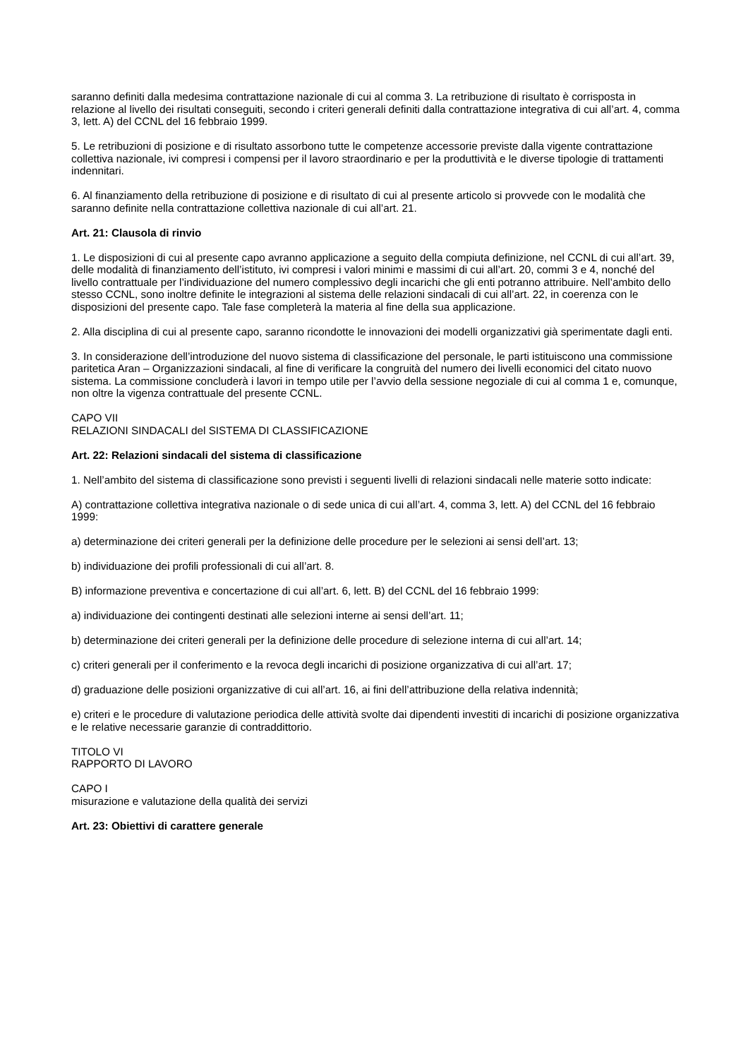saranno definiti dalla medesima contrattazione nazionale di cui al comma 3. La retribuzione di risultato è corrisposta in relazione al livello dei risultati conseguiti, secondo i criteri generali definiti dalla contrattazione integrativa di cui all’art. 4, comma 3, lett. A) del CCNL del 16 febbraio 1999.
5. Le retribuzioni di posizione e di risultato assorbono tutte le competenze accessorie previste dalla vigente contrattazione collettiva nazionale, ivi compresi i compensi per il lavoro straordinario e per la produttività e le diverse tipologie di trattamenti indennitari.
6. Al finanziamento della retribuzione di posizione e di risultato di cui al presente articolo si provvede con le modalità che saranno definite nella contrattazione collettiva nazionale di cui all’art. 21.
Art. 21: Clausola di rinvio
1. Le disposizioni di cui al presente capo avranno applicazione a seguito della compiuta definizione, nel CCNL di cui all’art. 39, delle modalità di finanziamento dell’istituto, ivi compresi i valori minimi e massimi di cui all’art. 20, commi 3 e 4, nonché del livello contrattuale per l’individuazione del numero complessivo degli incarichi che gli enti potranno attribuire. Nell’ambito dello stesso CCNL, sono inoltre definite le integrazioni al sistema delle relazioni sindacali di cui all’art. 22, in coerenza con le disposizioni del presente capo. Tale fase completerà la materia al fine della sua applicazione.
2. Alla disciplina di cui al presente capo, saranno ricondotte le innovazioni dei modelli organizzativi già sperimentate dagli enti.
3. In considerazione dell’introduzione del nuovo sistema di classificazione del personale, le parti istituiscono una commissione paritetica Aran – Organizzazioni sindacali, al fine di verificare la congruità del numero dei livelli economici del citato nuovo sistema. La commissione concluderà i lavori in tempo utile per l’avvio della sessione negoziale di cui al comma 1 e, comunque, non oltre la vigenza contrattuale del presente CCNL.
CAPO VII
RELAZIONI SINDACALI del SISTEMA DI CLASSIFICAZIONE
Art. 22: Relazioni sindacali del sistema di classificazione
1. Nell’ambito del sistema di classificazione sono previsti i seguenti livelli di relazioni sindacali nelle materie sotto indicate:
A) contrattazione collettiva integrativa nazionale o di sede unica di cui all’art. 4, comma 3, lett. A) del CCNL del 16 febbraio 1999:
a) determinazione dei criteri generali per la definizione delle procedure per le selezioni ai sensi dell’art. 13;
b) individuazione dei profili professionali di cui all’art. 8.
B) informazione preventiva e concertazione di cui all’art. 6, lett. B) del CCNL del 16 febbraio 1999:
a) individuazione dei contingenti destinati alle selezioni interne ai sensi dell’art. 11;
b) determinazione dei criteri generali per la definizione delle procedure di selezione interna di cui all’art. 14;
c) criteri generali per il conferimento e la revoca degli incarichi di posizione organizzativa di cui all’art. 17;
d) graduazione delle posizioni organizzative di cui all’art. 16, ai fini dell’attribuzione della relativa indennità;
e) criteri e le procedure di valutazione periodica delle attività svolte dai dipendenti investiti di incarichi di posizione organizzativa e le relative necessarie garanzie di contraddittorio.
TITOLO VI
RAPPORTO DI LAVORO
CAPO I
misurazione e valutazione della qualità dei servizi
Art. 23: Obiettivi di carattere generale